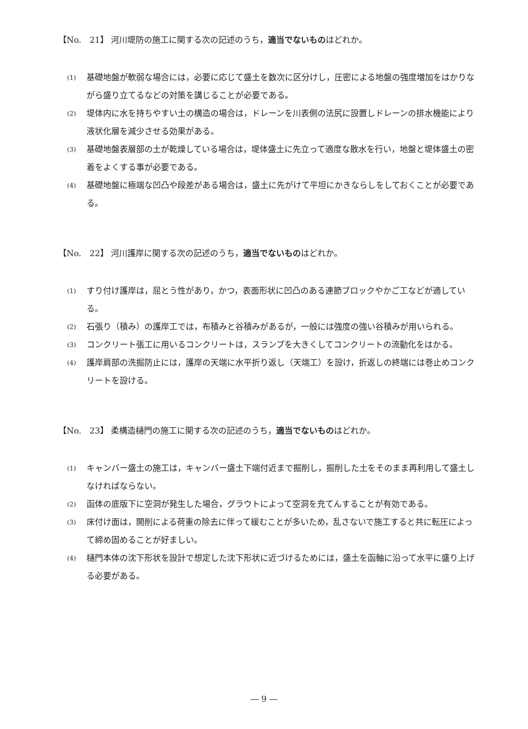【No.　21】 河川堤防の施工に関する次の記述のうち，適当でないものはどれか。
(1) 基礎地盤が軟弱な場合には，必要に応じて盛土を数次に区分けし，圧密による地盤の強度増加をはかりながら盛り立てるなどの対策を講じることが必要である。
(2) 堤体内に水を持ちやすい土の構造の場合は，ドレーンを川表側の法尻に設置しドレーンの排水機能により液状化層を減少させる効果がある。
(3) 基礎地盤表層部の土が乾燥している場合は，堤体盛土に先立って適度な散水を行い，地盤と堤体盛土の密着をよくする事が必要である。
(4) 基礎地盤に極端な凹凸や段差がある場合は，盛土に先がけて平坦にかきならしをしておくことが必要である。
【No.　22】 河川護岸に関する次の記述のうち，適当でないものはどれか。
(1) すり付け護岸は，屈とう性があり，かつ，表面形状に凹凸のある連節ブロックやかご工などが適している。
(2) 石張り（積み）の護岸工では，布積みと谷積みがあるが，一般には強度の強い谷積みが用いられる。
(3) コンクリート張工に用いるコンクリートは，スランプを大きくしてコンクリートの流動化をはかる。
(4) 護岸肩部の洗掘防止には，護岸の天端に水平折り返し（天端工）を設け，折返しの終端には巻止めコンクリートを設ける。
【No.　23】 柔構造樋門の施工に関する次の記述のうち，適当でないものはどれか。
(1) キャンバー盛土の施工は，キャンバー盛土下端付近まで掘削し，掘削した土をそのまま再利用して盛土しなければならない。
(2) 函体の底版下に空洞が発生した場合，グラウトによって空洞を充てんすることが有効である。
(3) 床付け面は，開削による荷重の除去に伴って緩むことが多いため，乱さないで施工すると共に転圧によって締め固めることが好ましい。
(4) 樋門本体の沈下形状を設計で想定した沈下形状に近づけるためには，盛土を函軸に沿って水平に盛り上げる必要がある。
― 9 ―